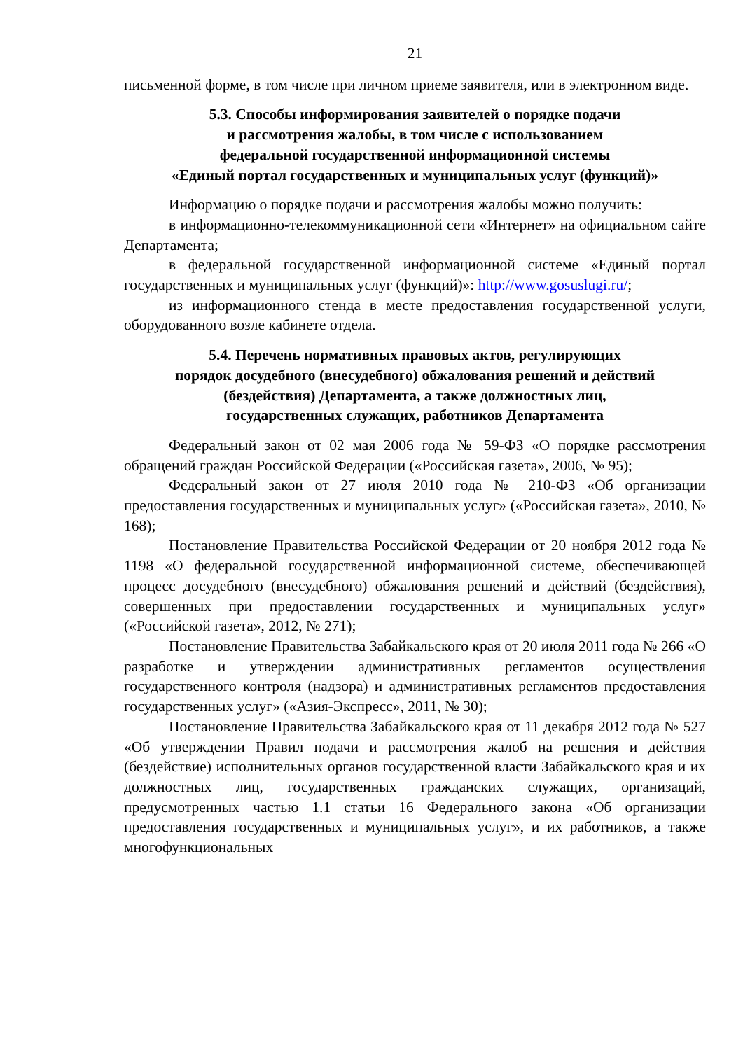21
письменной форме, в том числе при личном приеме заявителя, или в электронном виде.
5.3. Способы информирования заявителей о порядке подачи
и рассмотрения жалобы, в том числе с использованием
федеральной государственной информационной системы
«Единый портал государственных и муниципальных услуг (функций)»
Информацию о порядке подачи и рассмотрения жалобы можно получить:
в информационно-телекоммуникационной сети «Интернет» на официальном сайте Департамента;
в федеральной государственной информационной системе «Единый портал государственных и муниципальных услуг (функций)»: http://www.gosuslugi.ru/;
из информационного стенда в месте предоставления государственной услуги, оборудованного возле кабинете отдела.
5.4. Перечень нормативных правовых актов, регулирующих
порядок досудебного (внесудебного) обжалования решений и действий
(бездействия) Департамента, а также должностных лиц,
государственных служащих, работников Департамента
Федеральный закон от 02 мая 2006 года № 59-ФЗ «О порядке рассмотрения обращений граждан Российской Федерации («Российская газета», 2006, № 95);
Федеральный закон от 27 июля 2010 года № 210-ФЗ «Об организации предоставления государственных и муниципальных услуг» («Российская газета», 2010, № 168);
Постановление Правительства Российской Федерации от 20 ноября 2012 года № 1198 «О федеральной государственной информационной системе, обеспечивающей процесс досудебного (внесудебного) обжалования решений и действий (бездействия), совершенных при предоставлении государственных и муниципальных услуг» («Российской газета», 2012, № 271);
Постановление Правительства Забайкальского края от 20 июля 2011 года № 266 «О разработке и утверждении административных регламентов осуществления государственного контроля (надзора) и административных регламентов предоставления государственных услуг» («Азия-Экспресс», 2011, № 30);
Постановление Правительства Забайкальского края от 11 декабря 2012 года № 527 «Об утверждении Правил подачи и рассмотрения жалоб на решения и действия (бездействие) исполнительных органов государственной власти Забайкальского края и их должностных лиц, государственных гражданских служащих, организаций, предусмотренных частью 1.1 статьи 16 Федерального закона «Об организации предоставления государственных и муниципальных услуг», и их работников, а также многофункциональных